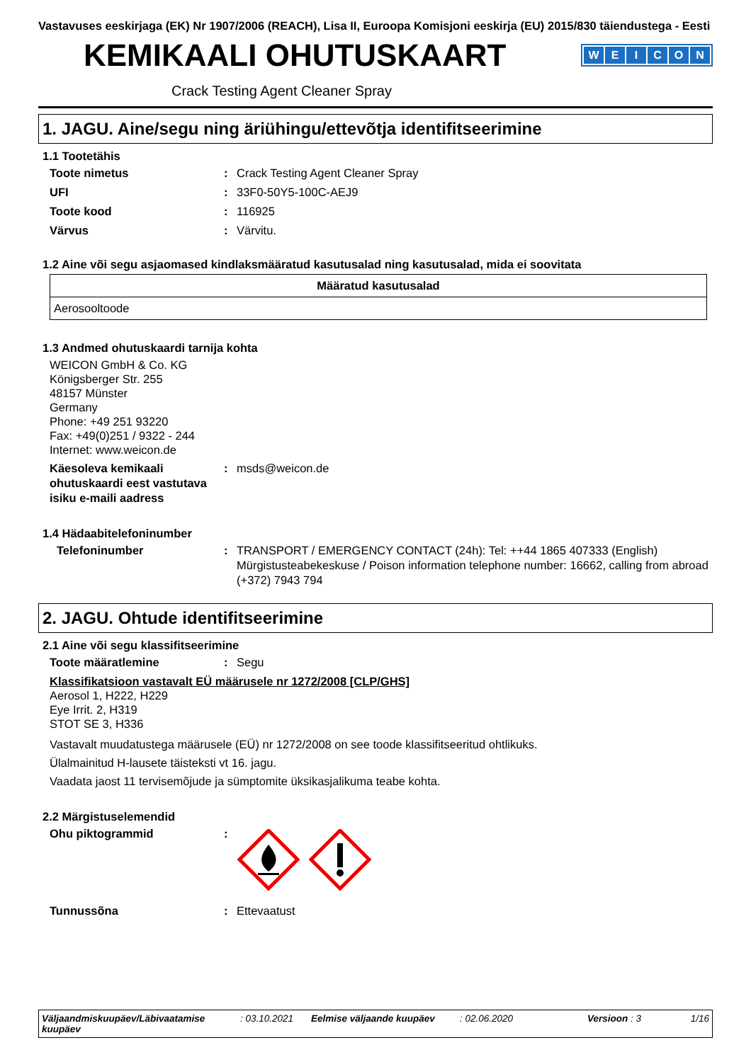Vastavuses eeskirjaga (EK) Nr 1907/2006 (REACH), Lisa II, Euroopa Komisjoni eeskirja (EU) 2015/830 täiendustega - Eesti
KEMIKAALI OHUTUSKAART
WEICON
Crack Testing Agent Cleaner Spray
1. JAGU. Aine/segu ning äriühingu/ettevõtja identifitseerimine
1.1 Tootetähis
Toote nimetus : Crack Testing Agent Cleaner Spray
UFI : 33F0-50Y5-100C-AEJ9
Toote kood : 116925
Värvus : Värvitu.
1.2 Aine või segu asjaomased kindlaksmääratud kasutusalad ning kasutusalad, mida ei soovitata
| Määratud kasutusalad |
| --- |
| Aerosooltoode |
1.3 Andmed ohutuskaardi tarnija kohta
WEICON GmbH & Co. KG
Königsberger Str. 255
48157 Münster
Germany
Phone: +49 251 93220
Fax: +49(0)251 / 9322 - 244
Internet: www.weicon.de
Käesoleva kemikaali ohutuskaardi eest vastutava isiku e-maili aadress
: msds@weicon.de
1.4 Hädaabitelefoninumber
Telefoninumber : TRANSPORT / EMERGENCY CONTACT (24h): Tel: ++44 1865 407333 (English)
Mürgistusteabekeskuse / Poison information telephone number: 16662, calling from abroad (+372) 7943 794
2. JAGU. Ohtude identifitseerimine
2.1 Aine või segu klassifitseerimine
Toote määratlemine : Segu
Klassifikatsioon vastavalt EÜ määrusele nr 1272/2008 [CLP/GHS]
Aerosol 1, H222, H229
Eye Irrit. 2, H319
STOT SE 3, H336
Vastavalt muudatustega määrusele (EÜ) nr 1272/2008 on see toode klassifitseeritud ohtlikuks.
Ülalmainitud H-lausete täisteksti vt 16. jagu.
Vaadata jaost 11 tervisemõjude ja sümptomite üksikasjalikuma teabe kohta.
2.2 Märgistuselemendid
Ohu piktogrammid :
Tunnussõna : Ettevaatust
Väljaandmiskuupäev/Läbivaatamise kuupäev
: 03.10.2021
Eelmise väljaande kuupäev
: 02.06.2020 Versioon : 3 1/16